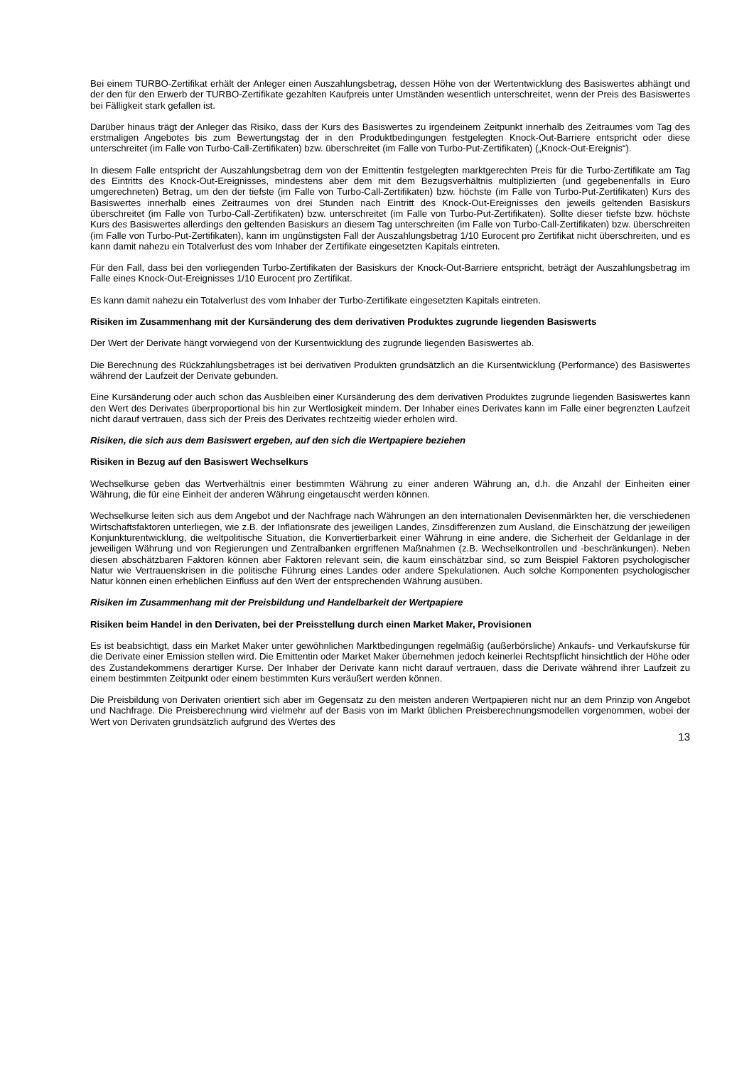Bei einem TURBO-Zertifikat erhält der Anleger einen Auszahlungsbetrag, dessen Höhe von der Wertentwicklung des Basiswertes abhängt und der den für den Erwerb der TURBO-Zertifikate gezahlten Kaufpreis unter Umständen wesentlich unterschreitet, wenn der Preis des Basiswertes bei Fälligkeit stark gefallen ist.
Darüber hinaus trägt der Anleger das Risiko, dass der Kurs des Basiswertes zu irgendeinem Zeitpunkt innerhalb des Zeitraumes vom Tag des erstmaligen Angebotes bis zum Bewertungstag der in den Produktbedingungen festgelegten Knock-Out-Barriere entspricht oder diese unterschreitet (im Falle von Turbo-Call-Zertifikaten) bzw. überschreitet (im Falle von Turbo-Put-Zertifikaten) („Knock-Out-Ereignis“).
In diesem Falle entspricht der Auszahlungsbetrag dem von der Emittentin festgelegten marktgerechten Preis für die Turbo-Zertifikate am Tag des Eintritts des Knock-Out-Ereignisses, mindestens aber dem mit dem Bezugsverhältnis multiplizierten (und gegebenenfalls in Euro umgerechneten) Betrag, um den der tiefste (im Falle von Turbo-Call-Zertifikaten) bzw. höchste (im Falle von Turbo-Put-Zertifikaten) Kurs des Basiswertes innerhalb eines Zeitraumes von drei Stunden nach Eintritt des Knock-Out-Ereignisses den jeweils geltenden Basiskurs überschreitet (im Falle von Turbo-Call-Zertifikaten) bzw. unterschreitet (im Falle von Turbo-Put-Zertifikaten). Sollte dieser tiefste bzw. höchste Kurs des Basiswertes allerdings den geltenden Basiskurs an diesem Tag unterschreiten (im Falle von Turbo-Call-Zertifikaten) bzw. überschreiten (im Falle von Turbo-Put-Zertifikaten), kann im ungünstigsten Fall der Auszahlungsbetrag 1/10 Eurocent pro Zertifikat nicht überschreiten, und es kann damit nahezu ein Totalverlust des vom Inhaber der Zertifikate eingesetzten Kapitals eintreten.
Für den Fall, dass bei den vorliegenden Turbo-Zertifikaten der Basiskurs der Knock-Out-Barriere entspricht, beträgt der Auszahlungsbetrag im Falle eines Knock-Out-Ereignisses 1/10 Eurocent pro Zertifikat.
Es kann damit nahezu ein Totalverlust des vom Inhaber der Turbo-Zertifikate eingesetzten Kapitals eintreten.
Risiken im Zusammenhang mit der Kursänderung des dem derivativen Produktes zugrunde liegenden Basiswerts
Der Wert der Derivate hängt vorwiegend von der Kursentwicklung des zugrunde liegenden Basiswertes ab.
Die Berechnung des Rückzahlungsbetrages ist bei derivativen Produkten grundsätzlich an die Kursentwicklung (Performance) des Basiswertes während der Laufzeit der Derivate gebunden.
Eine Kursänderung oder auch schon das Ausbleiben einer Kursänderung des dem derivativen Produktes zugrunde liegenden Basiswertes kann den Wert des Derivates überproportional bis hin zur Wertlosigkeit mindern. Der Inhaber eines Derivates kann im Falle einer begrenzten Laufzeit nicht darauf vertrauen, dass sich der Preis des Derivates rechtzeitig wieder erholen wird.
Risiken, die sich aus dem Basiswert ergeben, auf den sich die Wertpapiere beziehen
Risiken in Bezug auf den Basiswert Wechselkurs
Wechselkurse geben das Wertverhältnis einer bestimmten Währung zu einer anderen Währung an, d.h. die Anzahl der Einheiten einer Währung, die für eine Einheit der anderen Währung eingetauscht werden können.
Wechselkurse leiten sich aus dem Angebot und der Nachfrage nach Währungen an den internationalen Devisenmärkten her, die verschiedenen Wirtschaftsfaktoren unterliegen, wie z.B. der Inflationsrate des jeweiligen Landes, Zinsdifferenzen zum Ausland, die Einschätzung der jeweiligen Konjunkturentwicklung, die weltpolitische Situation, die Konvertierbarkeit einer Währung in eine andere, die Sicherheit der Geldanlage in der jeweiligen Währung und von Regierungen und Zentralbanken ergriffenen Maßnahmen (z.B. Wechselkontrollen und -beschränkungen). Neben diesen abschätzbaren Faktoren können aber Faktoren relevant sein, die kaum einschätzbar sind, so zum Beispiel Faktoren psychologischer Natur wie Vertrauenskrisen in die politische Führung eines Landes oder andere Spekulationen. Auch solche Komponenten psychologischer Natur können einen erheblichen Einfluss auf den Wert der entsprechenden Währung ausüben.
Risiken im Zusammenhang mit der Preisbildung und Handelbarkeit der Wertpapiere
Risiken beim Handel in den Derivaten, bei der Preisstellung durch einen Market Maker, Provisionen
Es ist beabsichtigt, dass ein Market Maker unter gewöhnlichen Marktbedingungen regelmäßig (außerbörsliche) Ankaufs- und Verkaufskurse für die Derivate einer Emission stellen wird. Die Emittentin oder Market Maker übernehmen jedoch keinerlei Rechtspflicht hinsichtlich der Höhe oder des Zustandekommens derartiger Kurse. Der Inhaber der Derivate kann nicht darauf vertrauen, dass die Derivate während ihrer Laufzeit zu einem bestimmten Zeitpunkt oder einem bestimmten Kurs veräußert werden können.
Die Preisbildung von Derivaten orientiert sich aber im Gegensatz zu den meisten anderen Wertpapieren nicht nur an dem Prinzip von Angebot und Nachfrage. Die Preisberechnung wird vielmehr auf der Basis von im Markt üblichen Preisberechnungsmodellen vorgenommen, wobei der Wert von Derivaten grundsätzlich aufgrund des Wertes des
13